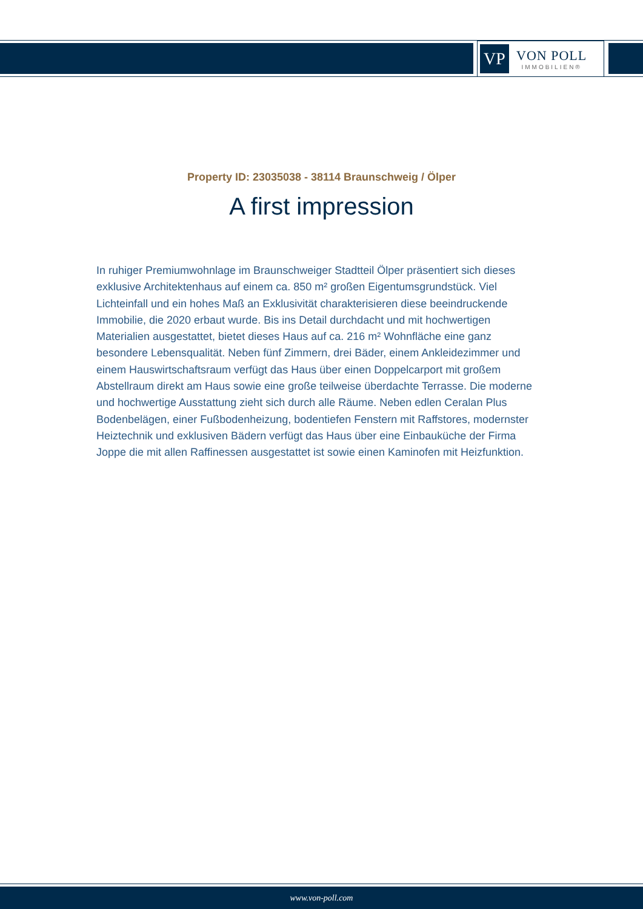VP
VON POLL
IMMOBILIEN®
Property ID: 23035038 - 38114 Braunschweig / Ölper
A first impression
In ruhiger Premiumwohnlage im Braunschweiger Stadtteil Ölper präsentiert sich dieses exklusive Architektenhaus auf einem ca. 850 m² großen Eigentumsgrundstück. Viel Lichteinfall und ein hohes Maß an Exklusivität charakterisieren diese beeindruckende Immobilie, die 2020 erbaut wurde. Bis ins Detail durchdacht und mit hochwertigen Materialien ausgestattet, bietet dieses Haus auf ca. 216 m² Wohnfläche eine ganz besondere Lebensqualität. Neben fünf Zimmern, drei Bäder, einem Ankleidezimmer und einem Hauswirtschaftsraum verfügt das Haus über einen Doppelcarport mit großem Abstellraum direkt am Haus sowie eine große teilweise überdachte Terrasse. Die moderne und hochwertige Ausstattung zieht sich durch alle Räume. Neben edlen Ceralan Plus Bodenbelägen, einer Fußbodenheizung, bodentiefen Fenstern mit Raffstores, modernster Heiztechnik und exklusiven Bädern verfügt das Haus über eine Einbauküche der Firma Joppe die mit allen Raffinessen ausgestattet ist sowie einen Kaminofen mit Heizfunktion.
www.von-poll.com